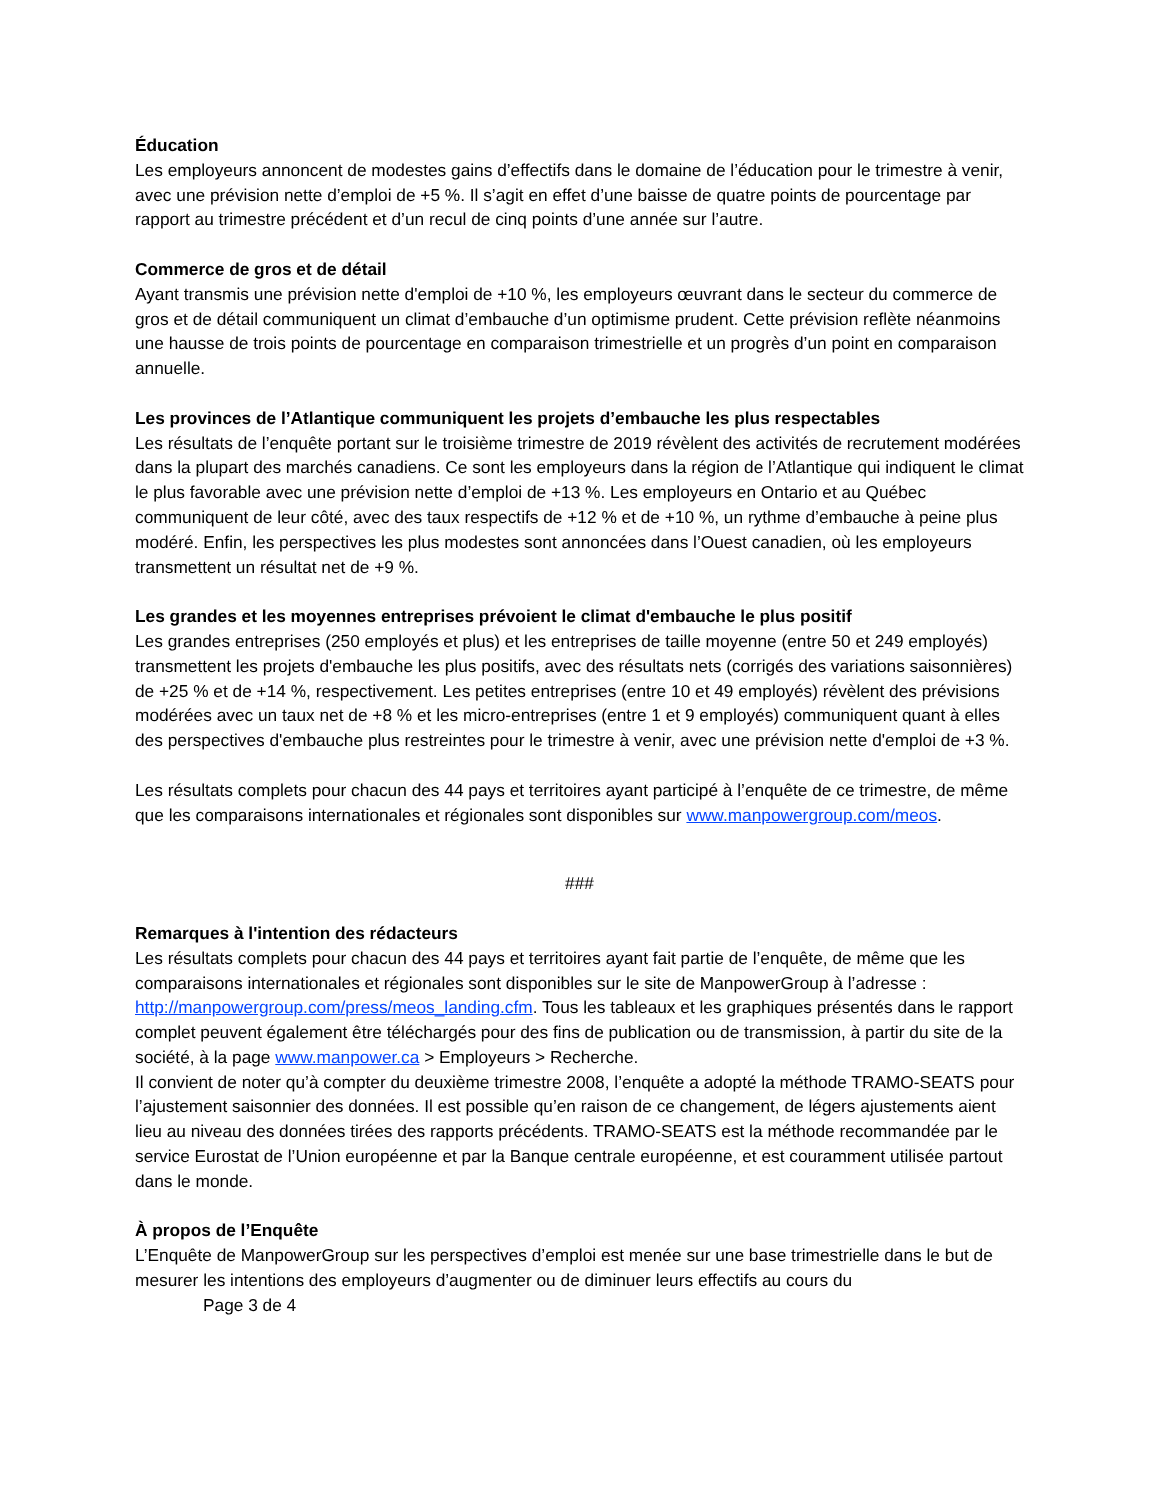Éducation
Les employeurs annoncent de modestes gains d’effectifs dans le domaine de l’éducation pour le trimestre à venir, avec une prévision nette d’emploi de +5 %. Il s’agit en effet d’une baisse de quatre points de pourcentage par rapport au trimestre précédent et d’un recul de cinq points d’une année sur l’autre.
Commerce de gros et de détail
Ayant transmis une prévision nette d'emploi de +10 %, les employeurs œuvrant dans le secteur du commerce de gros et de détail communiquent un climat d’embauche d’un optimisme prudent. Cette prévision reflète néanmoins une hausse de trois points de pourcentage en comparaison trimestrielle et un progrès d’un point en comparaison annuelle.
Les provinces de l’Atlantique communiquent les projets d’embauche les plus respectables
Les résultats de l’enquête portant sur le troisième trimestre de 2019 révèlent des activités de recrutement modérées dans la plupart des marchés canadiens. Ce sont les employeurs dans la région de l’Atlantique qui indiquent le climat le plus favorable avec une prévision nette d’emploi de +13 %. Les employeurs en Ontario et au Québec communiquent de leur côté, avec des taux respectifs de +12 % et de +10 %, un rythme d’embauche à peine plus modéré. Enfin, les perspectives les plus modestes sont annoncées dans l’Ouest canadien, où les employeurs transmettent un résultat net de +9 %.
Les grandes et les moyennes entreprises prévoient le climat d'embauche le plus positif
Les grandes entreprises (250 employés et plus) et les entreprises de taille moyenne (entre 50 et 249 employés) transmettent les projets d'embauche les plus positifs, avec des résultats nets (corrigés des variations saisonnières) de +25 % et de +14 %, respectivement. Les petites entreprises (entre 10 et 49 employés) révèlent des prévisions modérées avec un taux net de +8 % et les micro-entreprises (entre 1 et 9 employés) communiquent quant à elles des perspectives d'embauche plus restreintes pour le trimestre à venir, avec une prévision nette d'emploi de +3 %.
Les résultats complets pour chacun des 44 pays et territoires ayant participé à l’enquête de ce trimestre, de même que les comparaisons internationales et régionales sont disponibles sur www.manpowergroup.com/meos.
###
Remarques à l'intention des rédacteurs
Les résultats complets pour chacun des 44 pays et territoires ayant fait partie de l’enquête, de même que les comparaisons internationales et régionales sont disponibles sur le site de ManpowerGroup à l’adresse : http://manpowergroup.com/press/meos_landing.cfm. Tous les tableaux et les graphiques présentés dans le rapport complet peuvent également être téléchargés pour des fins de publication ou de transmission, à partir du site de la société, à la page www.manpower.ca > Employeurs > Recherche.
Il convient de noter qu’à compter du deuxième trimestre 2008, l’enquête a adopté la méthode TRAMO-SEATS pour l’ajustement saisonnier des données. Il est possible qu’en raison de ce changement, de légers ajustements aient lieu au niveau des données tirées des rapports précédents. TRAMO-SEATS est la méthode recommandée par le service Eurostat de l’Union européenne et par la Banque centrale européenne, et est couramment utilisée partout dans le monde.
À propos de l’Enquête
L’Enquête de ManpowerGroup sur les perspectives d’emploi est menée sur une base trimestrielle dans le but de mesurer les intentions des employeurs d’augmenter ou de diminuer leurs effectifs au cours du
Page 3 de 4